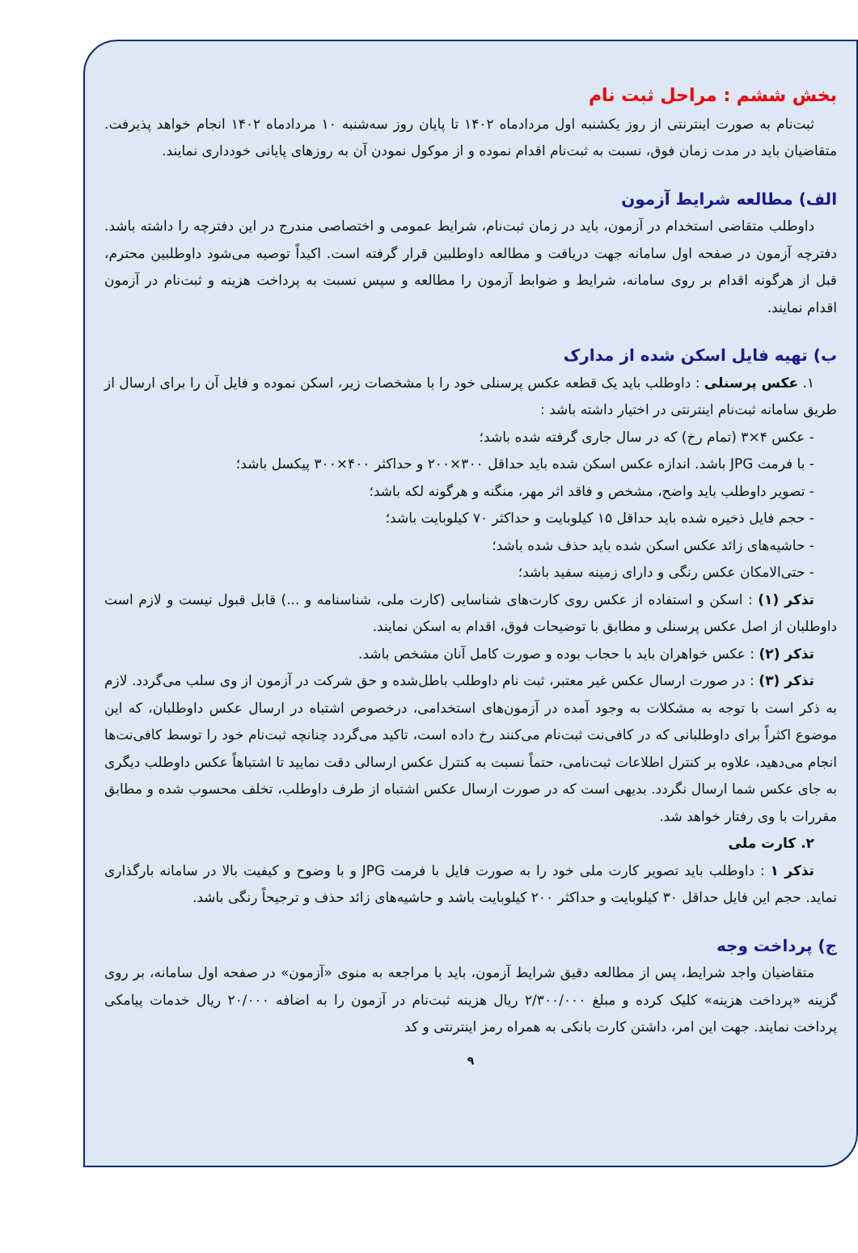بخش ششم : مراحل ثبت نام
ثبت‌نام به صورت اینترنتی از روز یکشنبه اول مردادماه ۱۴۰۲ تا پایان روز سه‌شنبه ۱۰ مردادماه ۱۴۰۲ انجام خواهد پذیرفت. متقاضیان باید در مدت زمان فوق، نسبت به ثبت‌نام اقدام نموده و از موکول نمودن آن به روزهای پایانی خودداری نمایند.
الف) مطالعه شرایط آزمون
داوطلب متقاضی استخدام در آزمون، باید در زمان ثبت‌نام، شرایط عمومی و اختصاصی مندرج در این دفترچه را داشته باشد. دفترچه آزمون در صفحه اول سامانه جهت دریافت و مطالعه داوطلبین قرار گرفته است. اکیداً توصیه می‌شود داوطلبین محترم، قبل از هرگونه اقدام بر روی سامانه، شرایط و ضوابط آزمون را مطالعه و سپس نسبت به پرداخت هزینه و ثبت‌نام در آزمون اقدام نمایند.
ب) تهیه فایل اسکن شده از مدارک
۱. عکس پرسنلی : داوطلب باید یک قطعه عکس پرسنلی خود را با مشخصات زیر، اسکن نموده و فایل آن را برای ارسال از طریق سامانه ثبت‌نام اینترنتی در اختیار داشته باشد :
- عکس ۴×۳ (تمام رخ) که در سال جاری گرفته شده باشد؛
- با فرمت JPG باشد. اندازه عکس اسکن شده باید حداقل ۳۰۰×۲۰۰ و حداکثر ۴۰۰×۳۰۰ پیکسل باشد؛
- تصویر داوطلب باید واضح، مشخص و فاقد اثر مهر، منگنه و هرگونه لکه باشد؛
- حجم فایل ذخیره شده باید حداقل ۱۵ کیلوبایت و حداکثر ۷۰ کیلوبایت باشد؛
- حاشیه‌های زائد عکس اسکن شده باید حذف شده باشد؛
- حتی‌الامکان عکس رنگی و دارای زمینه سفید باشد؛
تذکر (۱) : اسکن و استفاده از عکس روی کارت‌های شناسایی (کارت ملی، شناسنامه و ...) قابل قبول نیست و لازم است داوطلبان از اصل عکس پرسنلی و مطابق با توضیحات فوق، اقدام به اسکن نمایند.
تذکر (۲) : عکس خواهران باید با حجاب بوده و صورت کامل آنان مشخص باشد.
تذکر (۳) : در صورت ارسال عکس غیر معتبر، ثبت نام داوطلب باطل‌شده و حق شرکت در آزمون از وی سلب می‌گردد. لازم به ذکر است با توجه به مشکلات به وجود آمده در آزمون‌های استخدامی، درخصوص اشتباه در ارسال عکس داوطلبان، که این موضوع اکثراً برای داوطلبانی که در کافی‌نت ثبت‌نام می‌کنند رخ داده است، تاکید می‌گردد چنانچه ثبت‌نام خود را توسط کافی‌نت‌ها انجام می‌دهید، علاوه بر کنترل اطلاعات ثبت‌نامی، حتماً نسبت به کنترل عکس ارسالی دقت نمایید تا اشتباهاً عکس داوطلب دیگری به جای عکس شما ارسال نگردد. بدیهی است که در صورت ارسال عکس اشتباه از طرف داوطلب، تخلف محسوب شده و مطابق مقررات با وی رفتار خواهد شد.
۲. کارت ملی
تذکر ۱ : داوطلب باید تصویر کارت ملی خود را به صورت فایل با فرمت JPG و با وضوح و کیفیت بالا در سامانه بارگذاری نماید. حجم این فایل حداقل ۳۰ کیلوبایت و حداکثر ۲۰۰ کیلوبایت باشد و حاشیه‌های زائد حذف و ترجیحاً رنگی باشد.
ج) پرداخت وجه
متقاضیان واجد شرایط، پس از مطالعه دقیق شرایط آزمون، باید با مراجعه به منوی «آزمون» در صفحه اول سامانه، بر روی گزینه «پرداخت هزینه» کلیک کرده و مبلغ ۲/۳۰۰/۰۰۰ ریال هزینه ثبت‌نام در آزمون را به اضافه ۲۰/۰۰۰ ریال خدمات پیامکی پرداخت نمایند. جهت این امر، داشتن کارت بانکی به همراه رمز اینترنتی و کد
۹